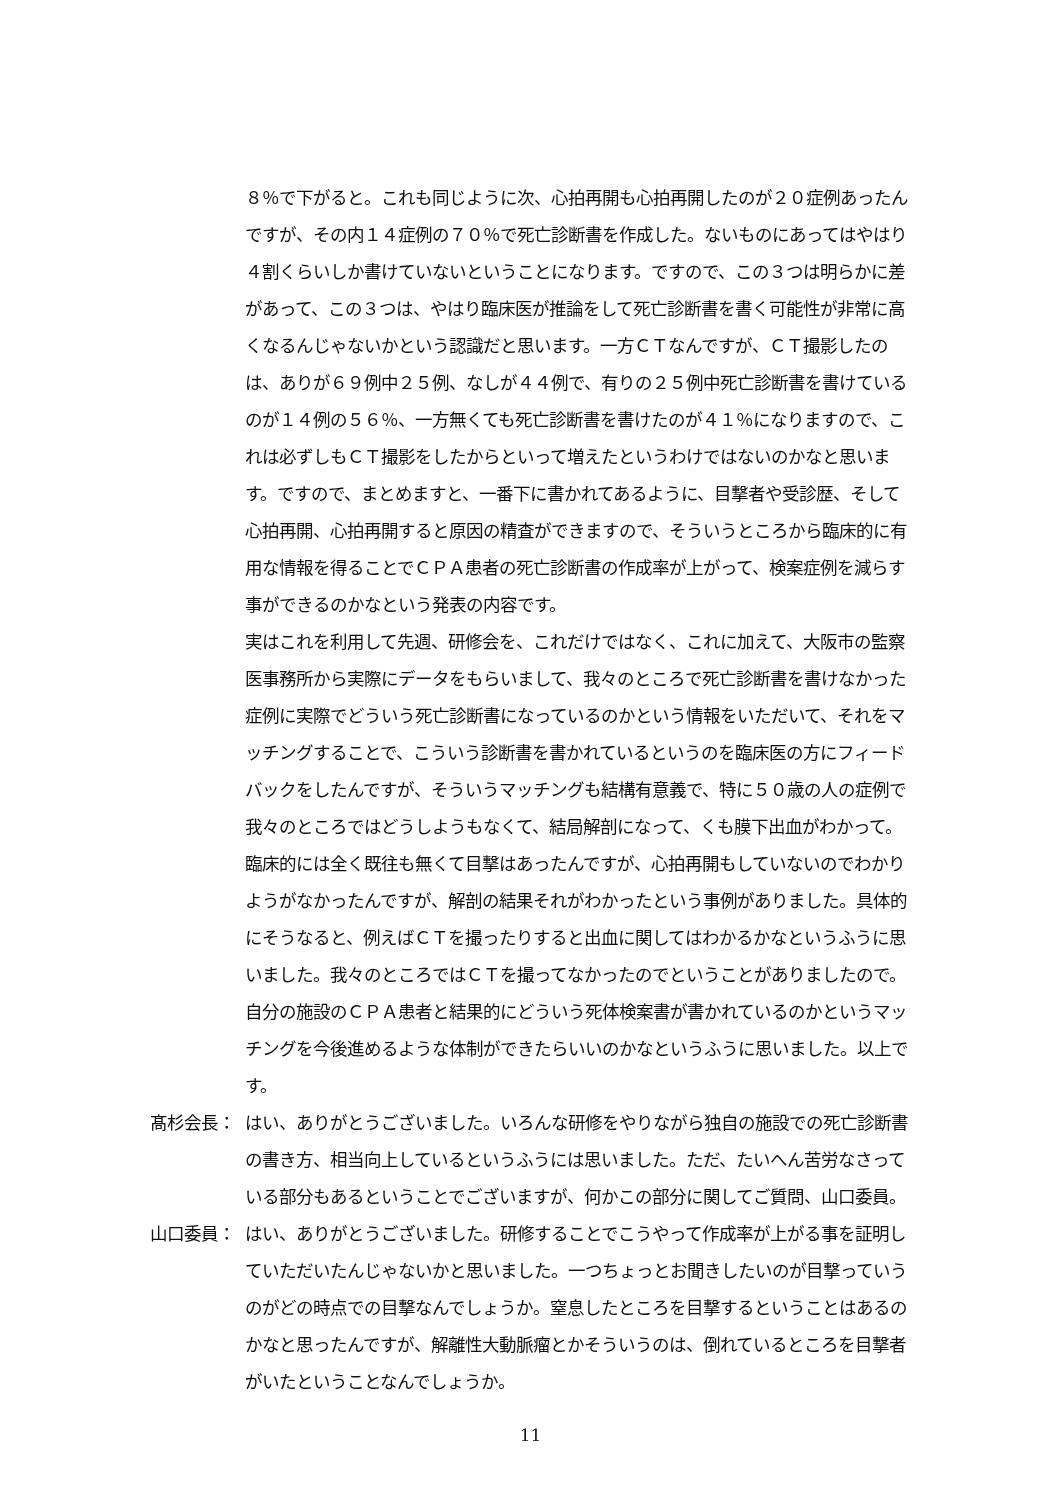８％で下がると。これも同じように次、心拍再開も心拍再開したのが２０症例あったんですが、その内１４症例の７０％で死亡診断書を作成した。ないものにあってはやはり４割くらいしか書けていないということになります。ですので、この３つは明らかに差があって、この３つは、やはり臨床医が推論をして死亡診断書を書く可能性が非常に高くなるんじゃないかという認識だと思います。一方ＣＴなんですが、ＣＴ撮影したのは、ありが６９例中２５例、なしが４４例で、有りの２５例中死亡診断書を書けているのが１４例の５６％、一方無くても死亡診断書を書けたのが４１％になりますので、これは必ずしもＣＴ撮影をしたからといって増えたというわけではないのかなと思います。ですので、まとめますと、一番下に書かれてあるように、目撃者や受診歴、そして心拍再開、心拍再開すると原因の精査ができますので、そういうところから臨床的に有用な情報を得ることでＣＰＡ患者の死亡診断書の作成率が上がって、検案症例を減らす事ができるのかなという発表の内容です。
実はこれを利用して先週、研修会を、これだけではなく、これに加えて、大阪市の監察医事務所から実際にデータをもらいまして、我々のところで死亡診断書を書けなかった症例に実際でどういう死亡診断書になっているのかという情報をいただいて、それをマッチングすることで、こういう診断書を書かれているというのを臨床医の方にフィードバックをしたんですが、そういうマッチングも結構有意義で、特に５０歳の人の症例で我々のところではどうしようもなくて、結局解剖になって、くも膜下出血がわかって。臨床的には全く既往も無くて目撃はあったんですが、心拍再開もしていないのでわかりようがなかったんですが、解剖の結果それがわかったという事例がありました。具体的にそうなると、例えばＣＴを撮ったりすると出血に関してはわかるかなというふうに思いました。我々のところではＣＴを撮ってなかったのでということがありましたので。自分の施設のＣＰＡ患者と結果的にどういう死体検案書が書かれているのかというマッチングを今後進めるような体制ができたらいいのかなというふうに思いました。以上です。
髙杉会長： はい、ありがとうございました。いろんな研修をやりながら独自の施設での死亡診断書の書き方、相当向上しているというふうには思いました。ただ、たいへん苦労なさっている部分もあるということでございますが、何かこの部分に関してご質問、山口委員。
山口委員： はい、ありがとうございました。研修することでこうやって作成率が上がる事を証明していただいたんじゃないかと思いました。一つちょっとお聞きしたいのが目撃っていうのがどの時点での目撃なんでしょうか。窒息したところを目撃するということはあるのかなと思ったんですが、解離性大動脈瘤とかそういうのは、倒れているところを目撃者がいたということなんでしょうか。
11